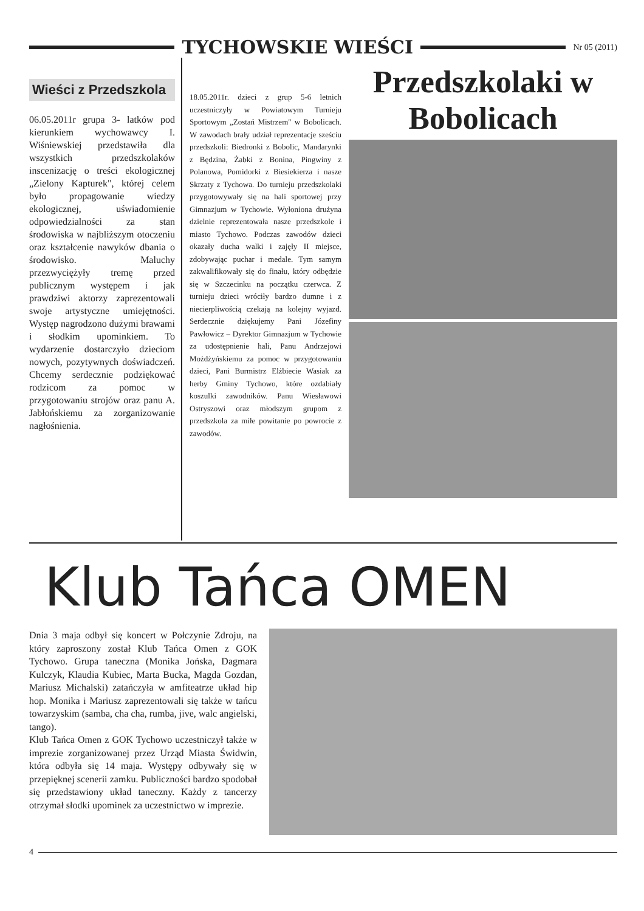TYCHOWSKIE WIEŚCI
Nr 05 (2011)
Wieści z Przedszkola
06.05.2011r grupa 3- latków pod kierunkiem wychowawcy I. Wiśniewskiej przedstawiła dla wszystkich przedszkolaków inscenizację o treści ekologicznej „Zielony Kapturek", której celem było propagowanie wiedzy ekologicznej, uświadomienie odpowiedzialności za stan środowiska w najbliższym otoczeniu oraz kształcenie nawyków dbania o środowisko. Maluchy przezwyciężyły tremę przed publicznym występem i jak prawdziwi aktorzy zaprezentowali swoje artystyczne umiejętności. Występ nagrodzono dużymi brawami i słodkim upominkiem. To wydarzenie dostarczyło dzieciom nowych, pozytywnych doświadczeń. Chcemy serdecznie podziękować rodzicom za pomoc w przygotowaniu strojów oraz panu A. Jabłońskiemu za zorganizowanie nagłośnienia.
18.05.2011r. dzieci z grup 5-6 letnich uczestniczyły w Powiatowym Turnieju Sportowym „Zostań Mistrzem" w Bobolicach. W zawodach brały udział reprezentacje sześciu przedszkoli: Biedronki z Bobolic, Mandarynki z Będzina, Żabki z Bonina, Pingwiny z Polanowa, Pomidorki z Biesiekierza i nasze Skrzaty z Tychowa. Do turnieju przedszkolaki przygotowywały się na hali sportowej przy Gimnazjum w Tychowie. Wyłoniona drużyna dzielnie reprezentowała nasze przedszkole i miasto Tychowo. Podczas zawodów dzieci okazały ducha walki i zajęły II miejsce, zdobywając puchar i medale. Tym samym zakwalifikowały się do finału, który odbędzie się w Szczecinku na początku czerwca. Z turnieju dzieci wróciły bardzo dumne i z niecierpliwością czekają na kolejny wyjazd. Serdecznie dziękujemy Pani Józefiny Pawłowicz – Dyrektor Gimnazjum w Tychowie za udostępnienie hali, Panu Andrzejowi Możdżyńskiemu za pomoc w przygotowaniu dzieci, Pani Burmistrz Elżbiecie Wasiak za herby Gminy Tychowo, które ozdabiały koszulki zawodników. Panu Wiesławowi Ostryszowi oraz młodszym grupom z przedszkola za miłe powitanie po powrocie z zawodów.
Przedszkolaki w Bobolicach
Klub Tańca OMEN
Dnia 3 maja odbył się koncert w Połczynie Zdroju, na który zaproszony został Klub Tańca Omen z GOK Tychowo. Grupa taneczna (Monika Jońska, Dagmara Kulczyk, Klaudia Kubiec, Marta Bucka, Magda Gozdan, Mariusz Michalski) zatańczyła w amfiteatrze układ hip hop. Monika i Mariusz zaprezentowali się także w tańcu towarzyskim (samba, cha cha, rumba, jive, walc angielski, tango).
Klub Tańca Omen z GOK Tychowo uczestniczył także w imprezie zorganizowanej przez Urząd Miasta Świdwin, która odbyła się 14 maja. Występy odbywały się w przepięknej scenerii zamku. Publiczności bardzo spodobał się przedstawiony układ taneczny. Każdy z tancerzy otrzymał słodki upominek za uczestnictwo w imprezie.
4